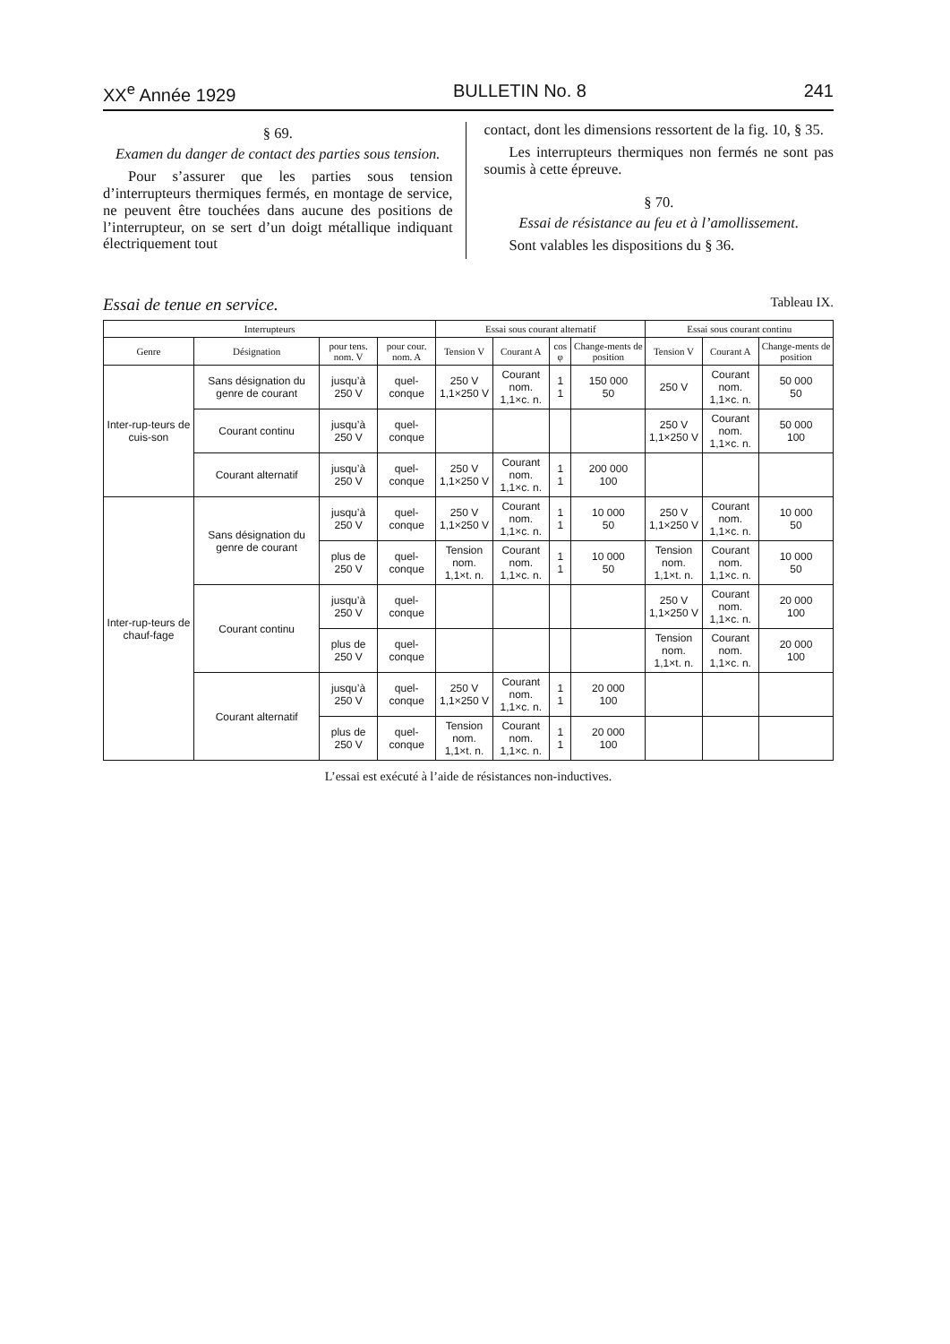XX<sup>e</sup> Année 1929 BULLETIN No. 8 241
§ 69.
Examen du danger de contact des parties sous tension.
Pour s’assurer que les parties sous tension d’interrupteurs thermiques fermés, en montage de service, ne peuvent être touchées dans aucune des positions de l’interrupteur, on se sert d’un doigt métallique indiquant électriquement tout
contact, dont les dimensions ressortent de la fig. 10, § 35.
Les interrupteurs thermiques non fermés ne sont pas soumis à cette épreuve.
§ 70.
Essai de résistance au feu et à l’amollissement.
Sont valables les dispositions du § 36.
Essai de tenue en service. Tableau IX.
| Interrupteurs | | | | Essai sous courant alternatif | | | | Essai sous courant continu | | |
| --- | --- | --- | --- | --- | --- | --- | --- | --- | --- | --- |
| Genre | Désignation | pour tens. nom. V | pour cour. nom. A | Tension V | Courant A | cos φ | Change-ments de position | Tension V | Courant A | Change-ments de position |
| Inter-rup-teurs de cuis-son | Sans désignation du genre de courant | jusqu’à 250 V | quel-conque | 250 V 1,1×250 V | Courant nom. 1,1×c. n. | 1 1 | 150 000 50 | 250 V | Courant nom. 1,1×c. n. | 50 000 50 |
| | Courant continu | jusqu’à 250 V | quel-conque | | | | | 250 V 1,1×250 V | Courant nom. 1,1×c. n. | 50 000 100 |
| | Courant alternatif | jusqu’à 250 V | quel-conque | 250 V 1,1×250 V | Courant nom. 1,1×c. n. | 1 1 | 200 000 100 | | | |
| Inter-rup-teurs de chauf-fage | Sans désignation du genre de courant | jusqu’à 250 V | quel-conque | 250 V 1,1×250 V | Courant nom. 1,1×c. n. | 1 1 | 10 000 50 | 250 V 1,1×250 V | Courant nom. 1,1×c. n. | 10 000 50 |
| | | plus de 250 V | quel-conque | Tension nom. 1,1×t. n. | Courant nom. 1,1×c. n. | 1 1 | 10 000 50 | Tension nom. 1,1×t. n. | Courant nom. 1,1×c. n. | 10 000 50 |
| | Courant continu | jusqu’à 250 V | quel-conque | | | | | 250 V 1,1×250 V | Courant nom. 1,1×c. n. | 20 000 100 |
| | | plus de 250 V | quel-conque | | | | | Tension nom. 1,1×t. n. | Courant nom. 1,1×c. n. | 20 000 100 |
| | Courant alternatif | jusqu’à 250 V | quel-conque | 250 V 1,1×250 V | Courant nom. 1,1×c. n. | 1 1 | 20 000 100 | | | |
| | | plus de 250 V | quel-conque | Tension nom. 1,1×t. n. | Courant nom. 1,1×c. n. | 1 1 | 20 000 100 | | | |
L’essai est exécuté à l’aide de résistances non-inductives.